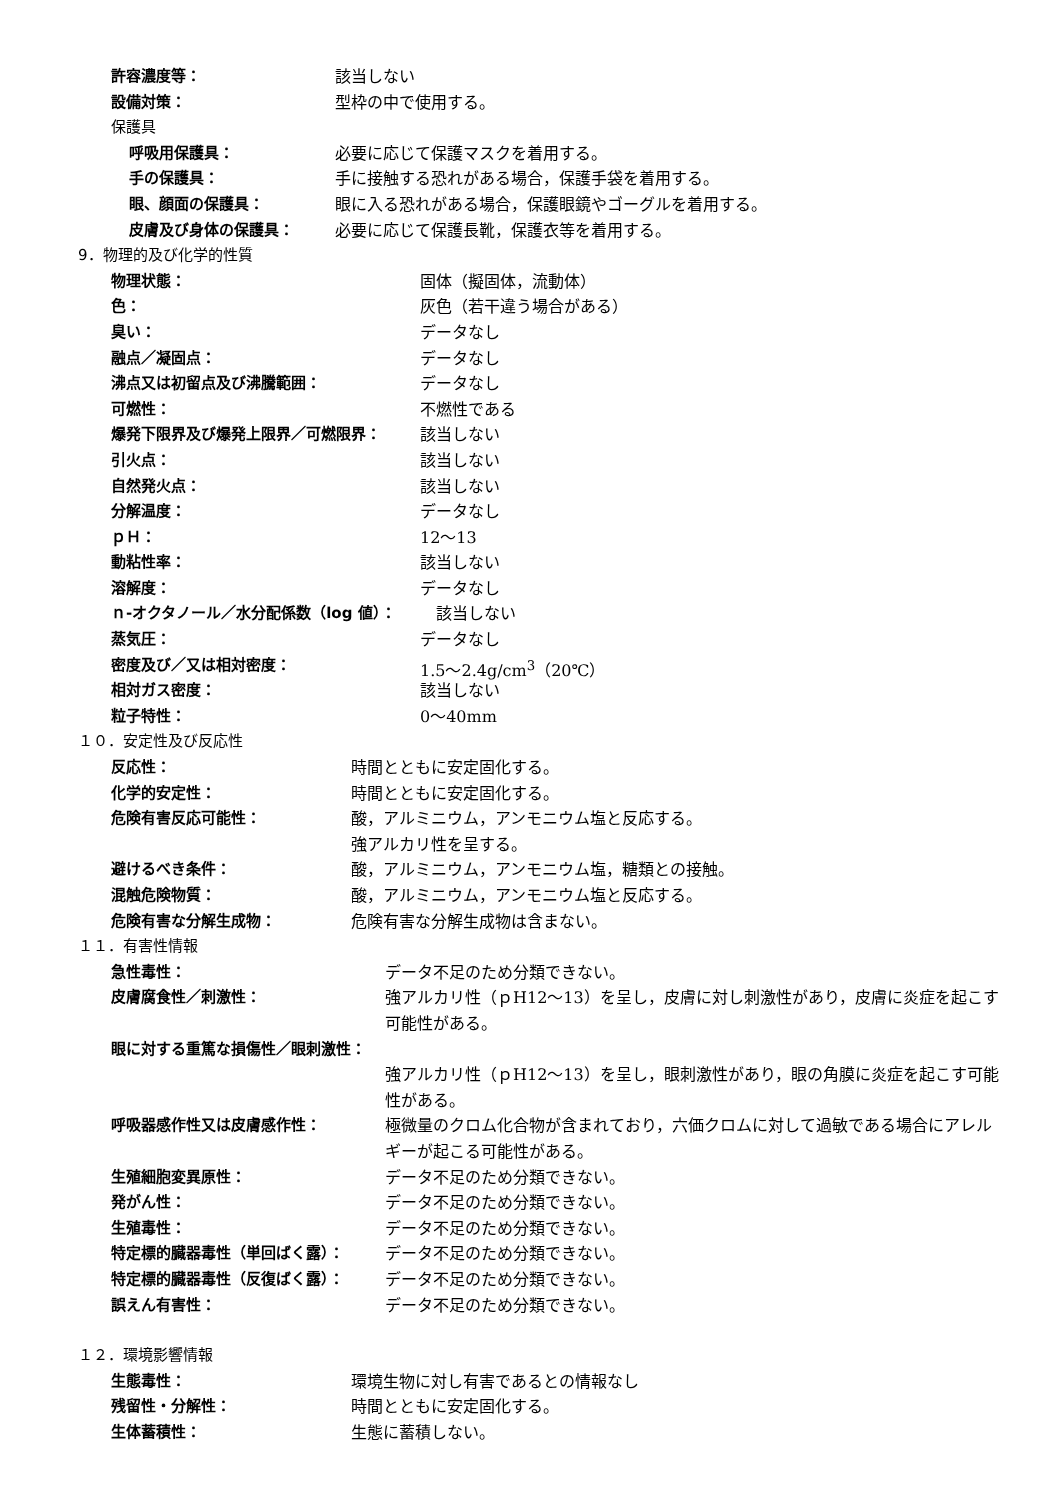許容濃度等： 該当しない
設備対策： 型枠の中で使用する。
保護具
呼吸用保護具： 必要に応じて保護マスクを着用する。
手の保護具： 手に接触する恐れがある場合，保護手袋を着用する。
眼、顔面の保護具： 眼に入る恐れがある場合，保護眼鏡やゴーグルを着用する。
皮膚及び身体の保護具： 必要に応じて保護長靴，保護衣等を着用する。
9．物理的及び化学的性質
物理状態： 固体（擬固体，流動体）
色： 灰色（若干違う場合がある）
臭い： データなし
融点／凝固点： データなし
沸点又は初留点及び沸騰範囲： データなし
可燃性： 不燃性である
爆発下限界及び爆発上限界／可燃限界： 該当しない
引火点： 該当しない
自然発火点： 該当しない
分解温度： データなし
ｐＨ： 12～13
動粘性率： 該当しない
溶解度： データなし
ｎ-オクタノール／水分配係数（log 値）： 該当しない
蒸気圧： データなし
密度及び／又は相対密度： 1.5～2.4g/cm<sup>3</sup>（20℃）
相対ガス密度： 該当しない
粒子特性： 0～40mm
１０．安定性及び反応性
反応性： 時間とともに安定固化する。
化学的安定性： 時間とともに安定固化する。
危険有害反応可能性： 酸，アルミニウム，アンモニウム塩と反応する。
強アルカリ性を呈する。
避けるべき条件： 酸，アルミニウム，アンモニウム塩，糖類との接触。
混触危険物質： 酸，アルミニウム，アンモニウム塩と反応する。
危険有害な分解生成物： 危険有害な分解生成物は含まない。
１１．有害性情報
急性毒性： データ不足のため分類できない。
皮膚腐食性／刺激性： 強アルカリ性（ｐH12～13）を呈し，皮膚に対し刺激性があり，皮膚に炎症を起こす可能性がある。
眼に対する重篤な損傷性／眼刺激性：
強アルカリ性（ｐH12～13）を呈し，眼刺激性があり，眼の角膜に炎症を起こす可能性がある。
呼吸器感作性又は皮膚感作性： 極微量のクロム化合物が含まれており，六価クロムに対して過敏である場合にアレルギーが起こる可能性がある。
生殖細胞変異原性： データ不足のため分類できない。
発がん性： データ不足のため分類できない。
生殖毒性： データ不足のため分類できない。
特定標的臓器毒性（単回ばく露）： データ不足のため分類できない。
特定標的臓器毒性（反復ばく露）： データ不足のため分類できない。
誤えん有害性： データ不足のため分類できない。
１２．環境影響情報
生態毒性： 環境生物に対し有害であるとの情報なし
残留性・分解性： 時間とともに安定固化する。
生体蓄積性： 生態に蓄積しない。